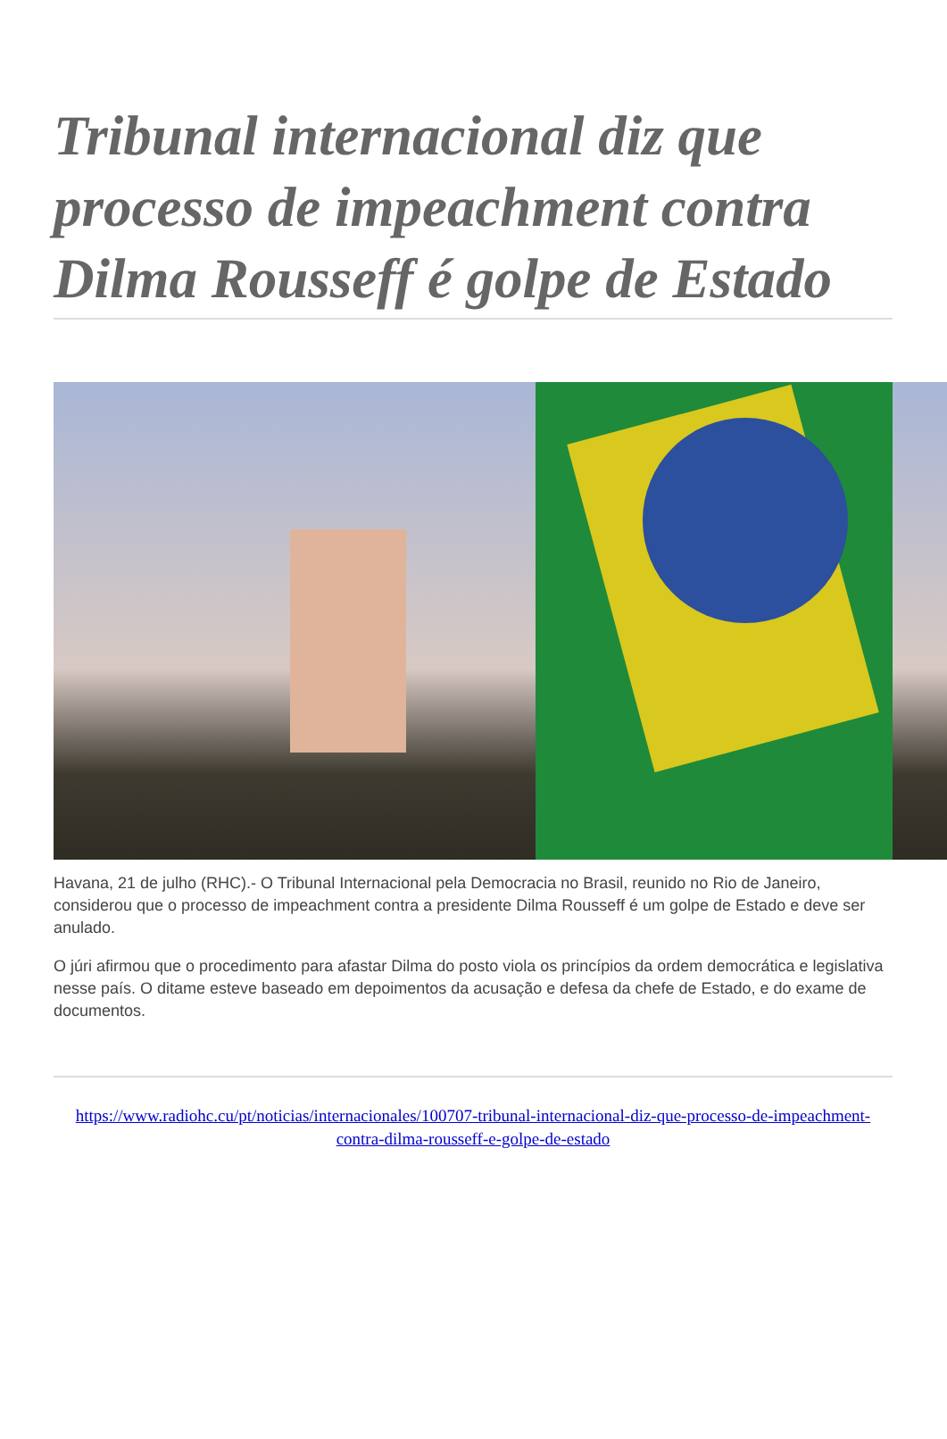Tribunal internacional diz que processo de impeachment contra Dilma Rousseff é golpe de Estado
Havana, 21 de julho (RHC).- O Tribunal Internacional pela Democracia no Brasil, reunido no Rio de Janeiro, considerou que o processo de impeachment contra a presidente Dilma Rousseff é um golpe de Estado e deve ser anulado.
O júri afirmou que o procedimento para afastar Dilma do posto viola os princípios da ordem democrática e legislativa nesse país. O ditame esteve baseado em depoimentos da acusação e defesa da chefe de Estado, e do exame de documentos.
https://www.radiohc.cu/pt/noticias/internacionales/100707-tribunal-internacional-diz-que-processo-de-impeachment-contra-dilma-rousseff-e-golpe-de-estado